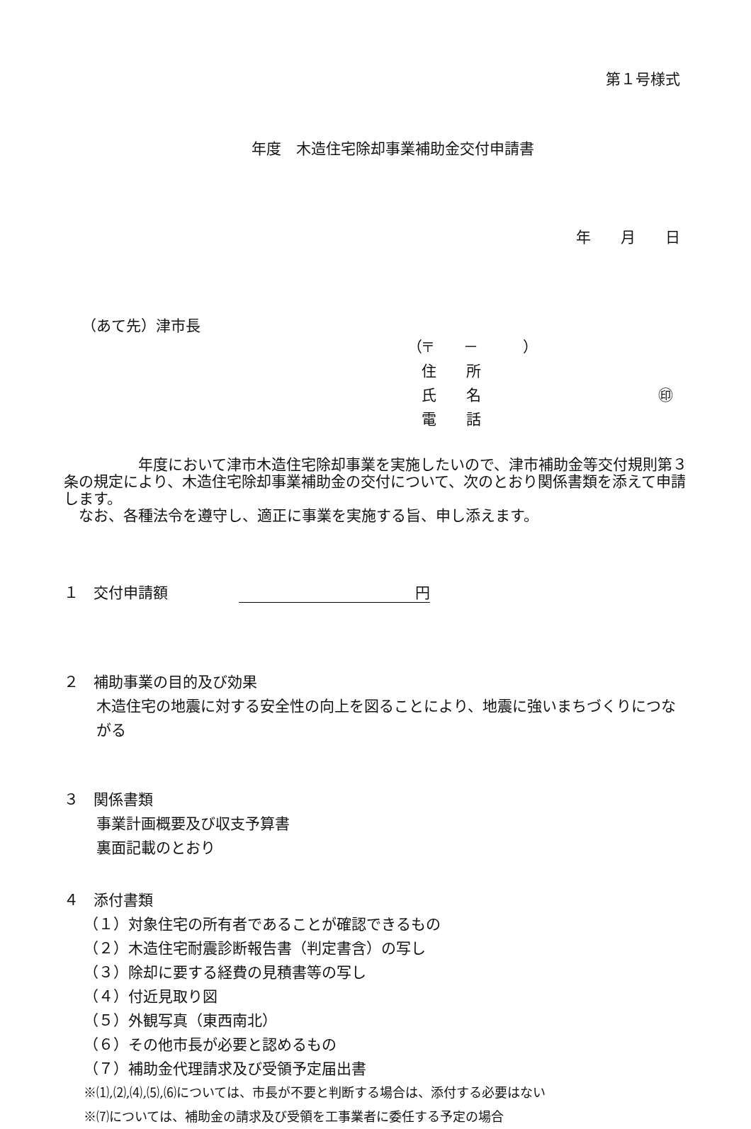第１号様式
年度　木造住宅除却事業補助金交付申請書
年　　月　　日
（あて先）津市長
（〒　　－　　　）
住　　所
氏　　名 ㊞
電　　話
　　　　　年度において津市木造住宅除却事業を実施したいので、津市補助金等交付規則第３条の規定により、木造住宅除却事業補助金の交付について、次のとおり関係書類を添えて申請します。
　なお、各種法令を遵守し、適正に事業を実施する旨、申し添えます。
１　交付申請額 円
２　補助事業の目的及び効果
木造住宅の地震に対する安全性の向上を図ることにより、地震に強いまちづくりにつながる
３　関係書類
事業計画概要及び収支予算書
裏面記載のとおり
４　添付書類
（１）対象住宅の所有者であることが確認できるもの
（２）木造住宅耐震診断報告書（判定書含）の写し
（３）除却に要する経費の見積書等の写し
（４）付近見取り図
（５）外観写真（東西南北）
（６）その他市長が必要と認めるもの
（７）補助金代理請求及び受領予定届出書
※⑴,⑵,⑷,⑸,⑹については、市長が不要と判断する場合は、添付する必要はない
※⑺については、補助金の請求及び受領を工事業者に委任する予定の場合